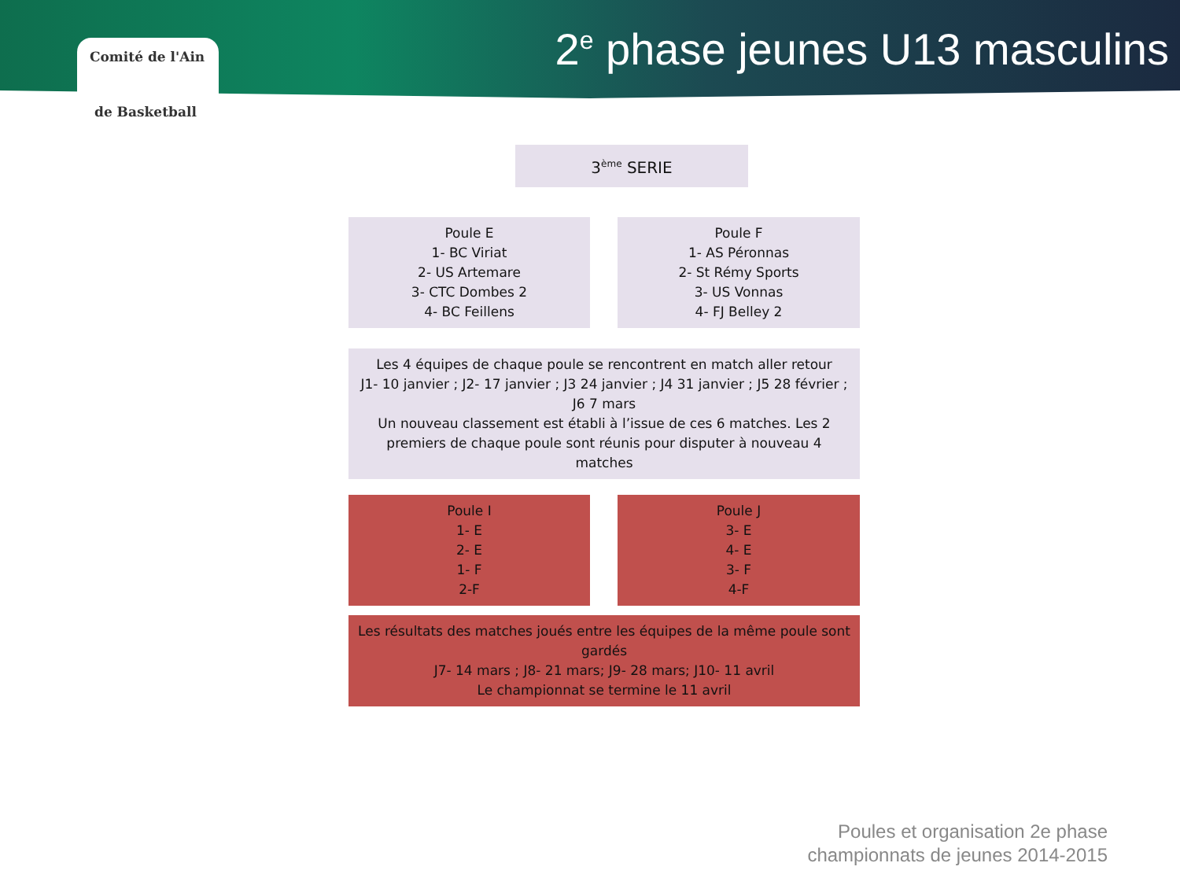Comité de l'Ain
de Basketball
2<sup>e</sup> phase jeunes U13 masculins
3<sup>ème</sup> SERIE
Poule E
1- BC Viriat
2- US Artemare
3- CTC Dombes 2
4- BC Feillens
Poule F
1- AS Péronnas
2- St Rémy Sports
3- US Vonnas
4- FJ Belley 2
Les 4 équipes de chaque poule se rencontrent en match aller retour
J1- 10 janvier ; J2- 17 janvier ; J3 24 janvier ; J4 31 janvier ; J5 28 février ; J6 7 mars
Un nouveau classement est établi à l’issue de ces 6 matches. Les 2 premiers de chaque poule sont réunis pour disputer à nouveau 4 matches
Poule I
1- E
2- E
1- F
2-F
Poule J
3- E
4- E
3- F
4-F
Les résultats des matches joués entre les équipes de la même poule sont gardés
J7- 14 mars ; J8- 21 mars; J9- 28 mars; J10- 11 avril
Le championnat se termine le 11 avril
Poules et organisation 2e phase
championnats de jeunes 2014-2015